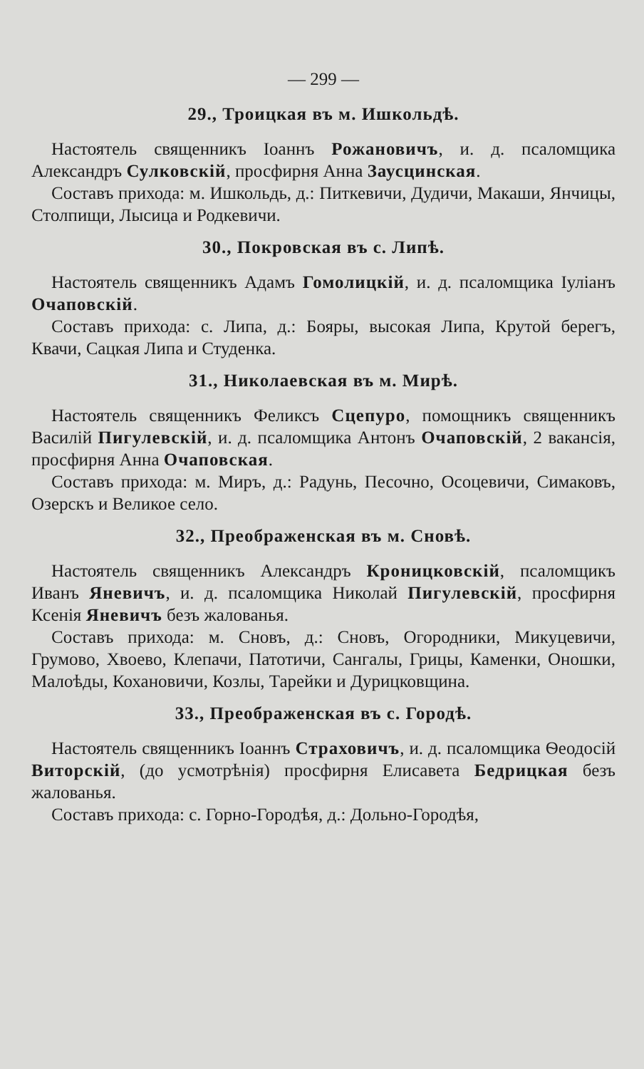— 299 —
29., Троицкая въ м. Ишкольдѣ.
Настоятель священникъ Іоаннъ Рожановичъ, и. д. псаломщика Александръ Сулковскій, просфирня Анна Заусцинская.
Составъ прихода: м. Ишкольдь, д.: Питкевичи, Дудичи, Макаши, Янчицы, Столпищи, Лысица и Родкевичи.
30., Покровская въ с. Липѣ.
Настоятель священникъ Адамъ Гомолицкій, и. д. псаломщика Іуліанъ Очаповскій.
Составъ прихода: с. Липа, д.: Бояры, высокая Липа, Крутой берегъ, Квачи, Сацкая Липа и Студенка.
31., Николаевская въ м. Мирѣ.
Настоятель священникъ Феликсъ Сцепуро, помощникъ священникъ Василій Пигулевскій, и. д. псаломщика Антонъ Очаповскій, 2 вакансія, просфирня Анна Очаповская.
Составъ прихода: м. Миръ, д.: Радунь, Песочно, Осоцевичи, Симаковъ, Озерскъ и Великое село.
32., Преображенская въ м. Сновѣ.
Настоятель священникъ Александръ Кроницковскій, псаломщикъ Иванъ Яневичъ, и. д. псаломщика Николай Пигулевскій, просфирня Ксенія Яневичъ безъ жалованья.
Составъ прихода: м. Сновъ, д.: Сновъ, Огородники, Микуцевичи, Грумово, Хвоево, Клепачи, Патотичи, Сангалы, Грицы, Каменки, Оношки, Малоѣды, Кохановичи, Козлы, Тарейки и Дурицковщина.
33., Преображенская въ с. Городѣ.
Настоятель священникъ Іоаннъ Страховичъ, и. д. псаломщика Ѳеодосій Виторскій, (до усмотрѣнія) просфирня Елисавета Бедрицкая безъ жалованья.
Составъ прихода: с. Горно-Городѣя, д.: Дольно-Городѣя,